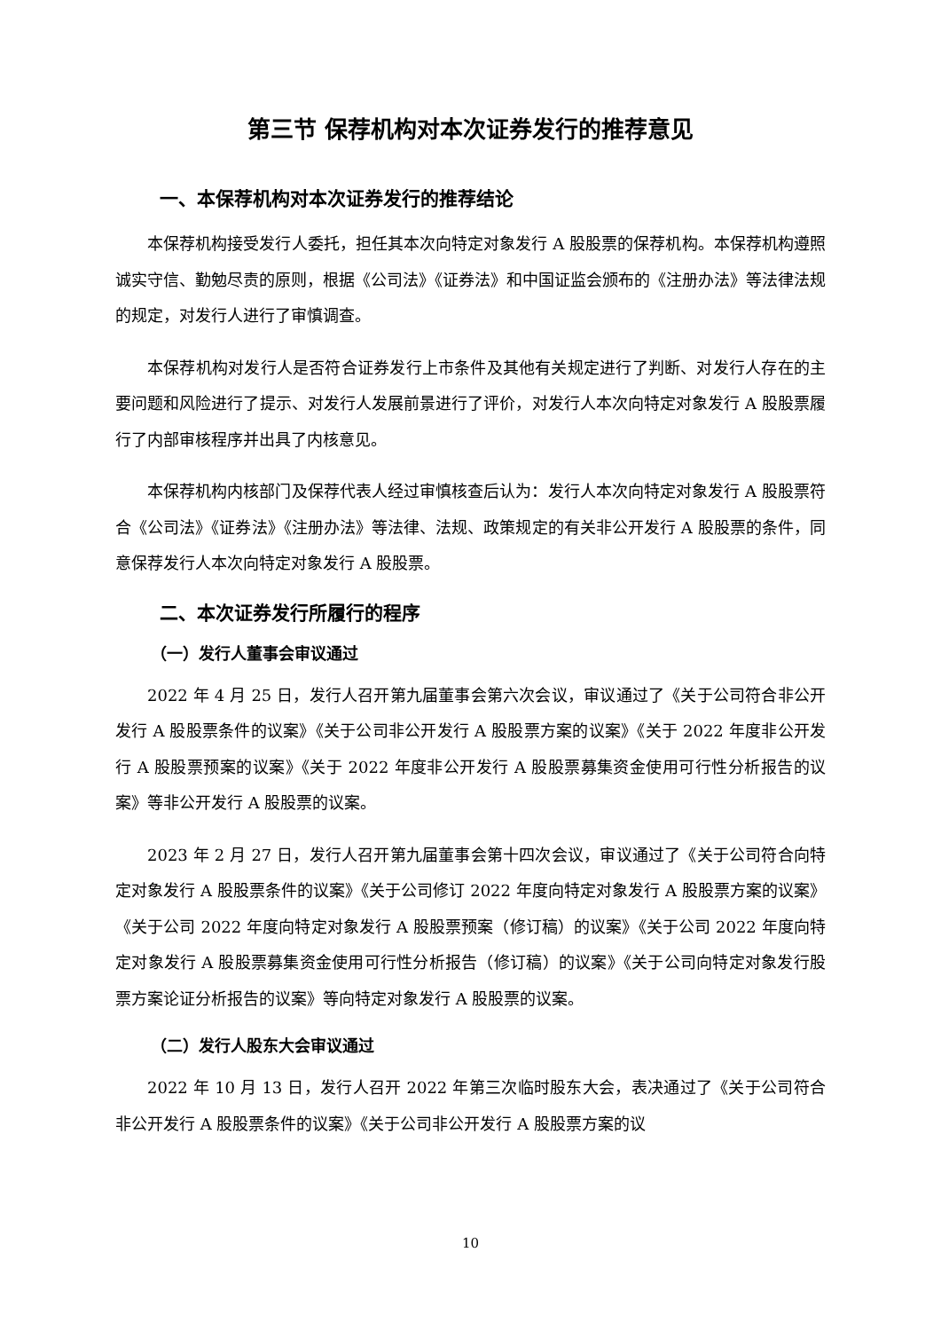第三节 保荐机构对本次证券发行的推荐意见
一、本保荐机构对本次证券发行的推荐结论
本保荐机构接受发行人委托，担任其本次向特定对象发行 A 股股票的保荐机构。本保荐机构遵照诚实守信、勤勉尽责的原则，根据《公司法》《证券法》和中国证监会颁布的《注册办法》等法律法规的规定，对发行人进行了审慎调查。
本保荐机构对发行人是否符合证券发行上市条件及其他有关规定进行了判断、对发行人存在的主要问题和风险进行了提示、对发行人发展前景进行了评价，对发行人本次向特定对象发行 A 股股票履行了内部审核程序并出具了内核意见。
本保荐机构内核部门及保荐代表人经过审慎核查后认为：发行人本次向特定对象发行 A 股股票符合《公司法》《证券法》《注册办法》等法律、法规、政策规定的有关非公开发行 A 股股票的条件，同意保荐发行人本次向特定对象发行 A 股股票。
二、本次证券发行所履行的程序
（一）发行人董事会审议通过
2022 年 4 月 25 日，发行人召开第九届董事会第六次会议，审议通过了《关于公司符合非公开发行 A 股股票条件的议案》《关于公司非公开发行 A 股股票方案的议案》《关于 2022 年度非公开发行 A 股股票预案的议案》《关于 2022 年度非公开发行 A 股股票募集资金使用可行性分析报告的议案》等非公开发行 A 股股票的议案。
2023 年 2 月 27 日，发行人召开第九届董事会第十四次会议，审议通过了《关于公司符合向特定对象发行 A 股股票条件的议案》《关于公司修订 2022 年度向特定对象发行 A 股股票方案的议案》《关于公司 2022 年度向特定对象发行 A 股股票预案（修订稿）的议案》《关于公司 2022 年度向特定对象发行 A 股股票募集资金使用可行性分析报告（修订稿）的议案》《关于公司向特定对象发行股票方案论证分析报告的议案》等向特定对象发行 A 股股票的议案。
（二）发行人股东大会审议通过
2022 年 10 月 13 日，发行人召开 2022 年第三次临时股东大会，表决通过了《关于公司符合非公开发行 A 股股票条件的议案》《关于公司非公开发行 A 股股票方案的议
10